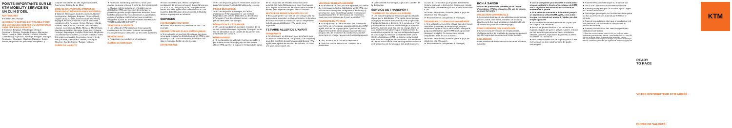POINTS IMPORTANTS SUR LE KTM MOBILITY SERVICE EN UN CLIN D'OEIL
PARTENAIRES
➤ KTM et ARC Europe
LE MOBILITY SERVICE EST VALABLE POUR LES VÉHICULES ACHETÉS OU ENTRETENUS DANS LES PAYS SUIVANTS :
➤ Autriche, Belgique, République tchèque, Danemark, Estonie, Finlande, France, Allemagne, Grèce, Hongrie, Italie, Irlande, Lettonie, Lituanie, Luxembourg, Pays-Bas, Norvège, Pologne, Portugal, Roumanie, Slovaquie, Slovénie, Espagne, Suède, Suisse, Royaume-Uni (territoires européens, y compris Gibraltar et les îles anglo-normandes, Guernesey, Jersey, Île de Man)
ZONE DE COUVERTURE (PANNES SE PRODUISANT DANS LES PAYS SUIVANTS) :
➤ Albanie, Allemagne, Andorre, Autriche, Bosnie-Herzégovine, Belgique, Bulgarie, Chypre (Nord), Chypre (Sud), Croatie, Danemark (et îles Féroé), Espagne, Estonie, Finlande, France (territoires européens et la Réunion), Grèce, Hongrie, Irlande, Islande, Italie, Kosovo, Lettonie, Liechtenstein, Lituanie, Luxembourg, Malte, Monaco, Monténégro, Macédoine du Nord, Norvège, Pays-Bas, Pologne, Portugal, République tchèque, Roumanie, Royaume-Uni (territoires européens, y compris Gibraltar et les îles anglo-normandes, Guernesey, Jersey, Île de Man), Russie, Saint-Marin, Serbie, Slovaquie, Slovénie, Suède, Suisse, Turquie, Vatican.
DURÉE DE VALIDITÉ
➤ Protection standard gratuite de 12 mois pour chaque nouveau véhicule à partir de l'enregistrement.
➤ Chaque entretien réalisé et enregistré par un distributeur KTM agréé permet de prolonger la protection gratuite jusqu'au prochain entretien, sans toutefois dépasser 12 mois maximum. La protection gratuite s'applique conformément aux conditions désignées à partir du premier entretien et PENDANT TOUTE LA DURÉE DE VIE*** !
VÉHICULES COUVERTS
➤ Les véhicules KTM disposant d'une garantie constructeur de 24 mois et qui sont homologués exclusivement pour utilisation sur les voies publiques.
BÉNÉFICIAIRE
➤ Propriétaire ou conducteur et passager.
GAMME DE SERVICES
➤ Dans toute l'Europe, réseau complet de prestataires de services et centre d'appel d'urgence (24 h/24, 7 j/7, 365 jours par an). Les prestations seront assurées après vérification réussie du VIN (numéro d'identification des véhicules), le Mobility Service s'appliquant au véhicule.
SERVICES
ÉVÉNEMENTS COUVERTS
➤ Panne, vandalisme, vol, tentative de vol**** et incendie.
RÉPARATION SUR PLACE REMORQUAGE
➤ Si le véhicule ne peut pas être réparé sur place, remorquez-le jusqu'au distributeur agréé KTM le plus proche (ou chez votre distributeur habituel s'il se situe à moins de 50 km de chez vous).
ENTREPOSAGE
➤ En cas de panne, jusqu'à 2 semaines maximum jusqu'à la livraison/collecte/démolition du véhicule.
PIÈCES DÉTACHÉES
➤ En cas de panne à l'étranger, le Centre d'assistance KTM organisera le cas échéant l'expédition des pièces détachées au distributeur KTM agréé. Frais d'expédition inclus ; coût des pièces détachées non compris.
DÉMOLITION À L'ÉTRANGER
➤ En cas de vandalisme, incendie, tentative de vol ou vol, la démolition sera organisée. Transport sur le site de démolition inclus ; droits de douane et frais d'expertise non compris.
HÉBERGEMENT
➤ Si la réparation du véhicule n'est pas possible le jour même du remorquage jusqu'au distributeur officiel KTM agréé et si la panne s'est produite à plus de 50 km du lieu de résidence du conducteur autorisé, les frais d'hébergement pour 2 personnes max. et pour un maximum de 4 nuits dans un hôtel 3 étoiles, petit déjeuner compris, seront couverts.
SERVICE DE REMPLACEMENT DE CLÉ
➤ En cas de perte / vol / bris de clé, lorsque cela est jugé comme la solution la plus appropriée, la livraison d'un double de clé au conducteur (frais d'expédition inclus) ou à un distributeur KTM agréé sera organisée.
TE FAIRE ALLER DE L'AVANT
TRANSPORTS
➤ Si nécessaire, un transport local sera fourni pour un montant maximum de 77 €/panne (TVA comprise) pour des transferts depuis/jusqu'au distributeur KTM agréé, une agence de location de voitures, un hôtel, une gare, un aéroport, etc.
VÉHICULE DE REMPLACEMENT
➤ Si le véhicule ne peut pas être réparé le jour même du remorquage jusqu'au distributeur agréé KTM, une voiture de location (max. catégorie B « Economy ») sera fournie, avec kilométrage gratuit et assurance standard jusqu'à la fin des travaux de réparation, mais pour un maximum de 4 jours ouvrables.*****
POURSUITE DU VOYAGE
➤ Si la réparation du véhicule n'est pas possible le jour même du remorquage jusqu'au distributeur KTM agréé, les frais de voyage (pour 2 personnes max.) depuis le lieu de la panne jusqu'à la destination ou jusqu'au lieu de résidence du conducteur autorisé seront pris en charge. Moyens de transport proposés :
➤ Taxi, à moins de 50 km de la destination
➤ Train 1re classe, entre 50 et 1 000 km de la destination
➤ Vol en classe économique, à plus de 1 000 km de la destination
SERVICE DE TRANSPORT
TRANSPORT DU VÉHICULE RÉPARÉ
➤ Les frais de trajet pour le ramassage du véhicule réparé par le distributeur KTM agréé seront pris en charge par le centre d'assistance KTM (moyens de transport indiqués ci-dessus). Si le conducteur n'est pas en mesure d'assurer le ramassage, le transport jusqu'au domicile peut être pris en charge. Dans ce cas, seuls les frais générés par le déplacement du conducteur organisé de manière indépendante pour le ramassage du véhicule sont remboursés par le Centre d'assistance KTM. La somme restante doit être prise en charge par le conducteur. Sur demande, le Centre d'assistance KTM peut organiser un service de transport ou de livraison par des professionnels, au nom du conducteur qui le paiera directement. Comme expliqué ci-dessus, les frais seront ensuite remboursés partiellement par le Centre d'assistance KTM.
➤ Panne, vandalisme, incendie (dans le pays de résidence et à l'étranger)
➤ Tentative de vol (uniquement à l'étranger)
TRANSPORT DU VÉHICULE NON RÉPARÉ
➤ Si le véhicule ne peut être réparé dans les 4 jours ouvrables qui suivent le remorquage jusqu'au distributeur agréé KTM, le véhicule est transporté jusqu'au distributeur agréé KTM situé à proximité (transport multiple). Ce service sera assuré uniquement dans les cas suivants :
➤ Panne, vandalisme, incendie (dans le pays de résidence et à l'étranger)
➤ Tentative de vol (uniquement à l'étranger)
BON À SAVOIR
Seules les prestations validées par le Centre d'assistance KTM sont payées. En cas de panne, contacte la hotline !
UTILISATION COMMERCIALE
➤ Les motos destinées à une utilisation commerciale (par ex. police, auto-école, moniteur de location) bénéficieront d'un pack assistance réduit (limité à la réparation sur place et au remorquage).
REGROUPEMENT DES AVANTAGES
➤ Les services de véhicule de remplacement, d'hébergement et de poursuite du voyage ne peuvent pas être regroupés dans un seul fichier incident.
EXCLUSIONS
➤ Ne peuvent bénéficier de l'assistance les incidents suivants :
➤ Lors d'une panne pour laquelle le conducteur n'a pas contacté le Centre d'assistance de KTM afin d'organiser les services d'assistance au moment de la panne
➤ Si le véhicule concerné a été conduit jusqu'à un distributeur officiel KTM agréé, c'est-à-dire lorsque le véhicule est amené à l'atelier par des moyens propres
➤ Pas de remboursement de services n'ayant pas fait l'objet d'une demande
➤ En cas de panne résultant d'un cas de force majeure, risques de guerre, grèves, saisies, entrave par les autorités gouvernementales, interdiction officielle, piraterie, explosions d'appareils ou effets nucléaires ou radioactifs
➤ Si la panne survient lors de la participation à des événements ou des entraînements de sports mécaniques
➤ Pannes liées à une remorque ou à un side-car
➤ Dus à une utilisation inhabituelle du véhicule
➤ Pannes provoquées par un accident ayant l'appel au Centre d'assistance
➤ Dommages provoqués par l'installation d'une pièce ou d'un accessoire non autorisé par KTM sur le véhicule
➤ Pannes se produisant alors que le conducteur est une personne non autorisée ou non titulaire du permis de conduire
➤ Pannes survenant sur des voies non publiques (utilisation tout terrain)
*** Pour les monocylindres : maxi 60 000 km ou 8 ans, selon l'événement survenant en premier ; pour les bicylindres : maxi 80 000 km ou 8 ans, selon l'événement survenant en premier
**** vol et tentative de vol pris en charge uniquement à l'étranger
***** les conditions générales de l'agence de location s'appliquent
KTM
READY
TO RACE
VOTRE DISTRIBUTEUR KTM AGRÉÉ :
DURÉE DE VALIDITÉ :